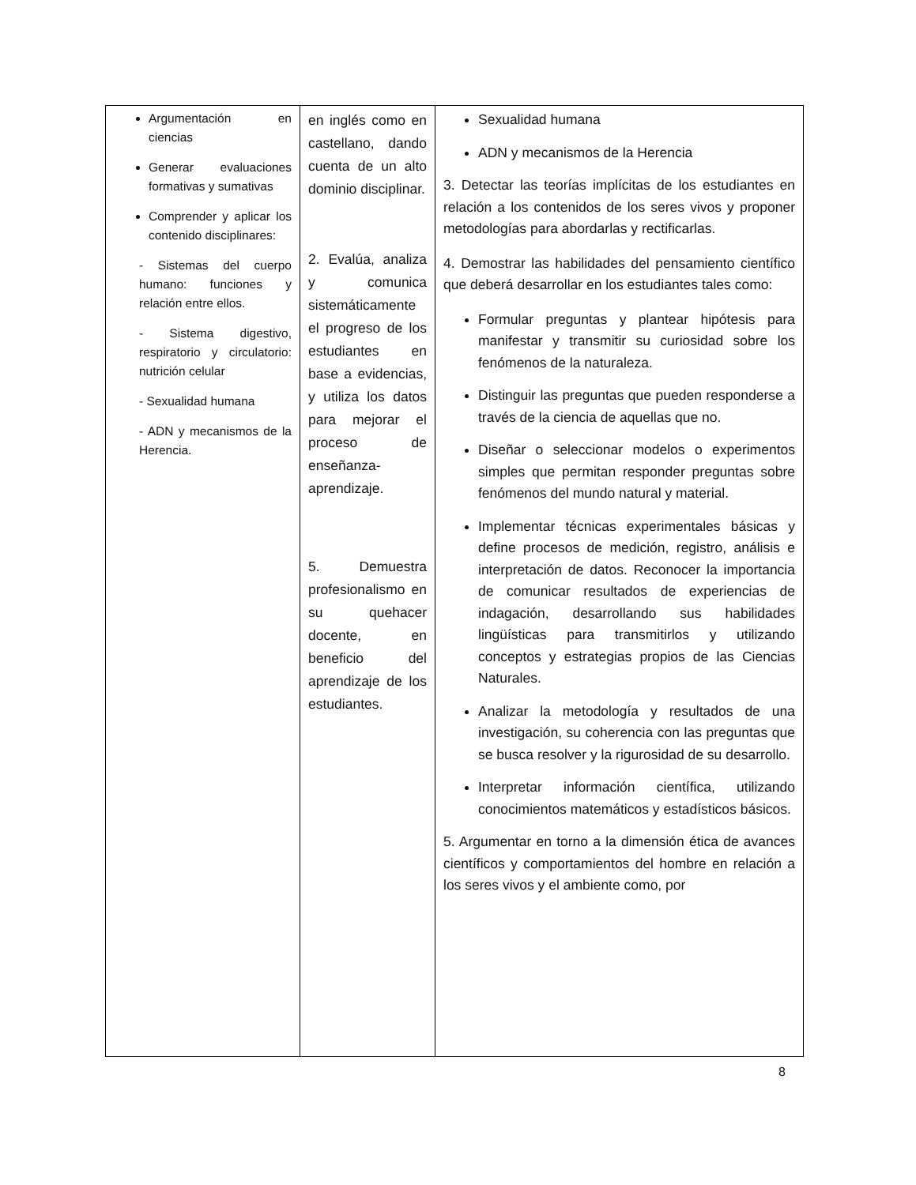| Argumentación en ciencias Generar evaluaciones formativas y sumativas Comprender y aplicar los contenido disciplinares: - Sistemas del cuerpo humano: funciones y relación entre ellos. - Sistema digestivo, respiratorio y circulatorio: nutrición celular - Sexualidad humana - ADN y mecanismos de la Herencia. | en inglés como en castellano, dando cuenta de un alto dominio disciplinar. 2. Evalúa, analiza y comunica sistemáticamente el progreso de los estudiantes en base a evidencias, y utiliza los datos para mejorar el proceso de enseñanza-aprendizaje. 5. Demuestra profesionalismo en su quehacer docente, en beneficio del aprendizaje de los estudiantes. | Sexualidad humana ADN y mecanismos de la Herencia 3. Detectar las teorías implícitas de los estudiantes en relación a los contenidos de los seres vivos y proponer metodologías para abordarlas y rectificarlas. 4. Demostrar las habilidades del pensamiento científico que deberá desarrollar en los estudiantes tales como: Formular preguntas y plantear hipótesis para manifestar y transmitir su curiosidad sobre los fenómenos de la naturaleza. Distinguir las preguntas que pueden responderse a través de la ciencia de aquellas que no. Diseñar o seleccionar modelos o experimentos simples que permitan responder preguntas sobre fenómenos del mundo natural y material. Implementar técnicas experimentales básicas y define procesos de medición, registro, análisis e interpretación de datos. Reconocer la importancia de comunicar resultados de experiencias de indagación, desarrollando sus habilidades lingüísticas para transmitirlos y utilizando conceptos y estrategias propios de las Ciencias Naturales. Analizar la metodología y resultados de una investigación, su coherencia con las preguntas que se busca resolver y la rigurosidad de su desarrollo. Interpretar información científica, utilizando conocimientos matemáticos y estadísticos básicos. 5. Argumentar en torno a la dimensión ética de avances científicos y comportamientos del hombre en relación a los seres vivos y el ambiente como, por |
8